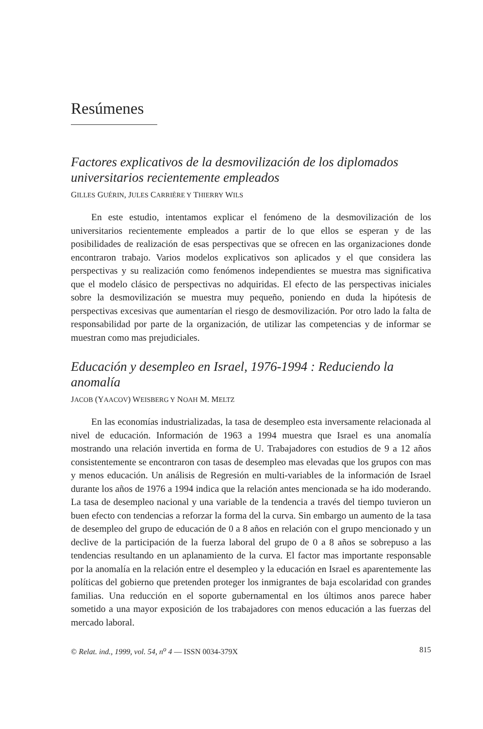Resúmenes
Factores explicativos de la desmovilización de los diplomados universitarios recientemente empleados
GILLES GUÉRIN, JULES CARRIÈRE Y THIERRY WILS
En este estudio, intentamos explicar el fenómeno de la desmovilización de los universitarios recientemente empleados a partir de lo que ellos se esperan y de las posibilidades de realización de esas perspectivas que se ofrecen en las organizaciones donde encontraron trabajo. Varios modelos explicativos son aplicados y el que considera las perspectivas y su realización como fenómenos independientes se muestra mas significativa que el modelo clásico de perspectivas no adquiridas. El efecto de las perspectivas iniciales sobre la desmovilización se muestra muy pequeño, poniendo en duda la hipótesis de perspectivas excesivas que aumentarían el riesgo de desmovilización. Por otro lado la falta de responsabilidad por parte de la organización, de utilizar las competencias y de informar se muestran como mas prejudiciales.
Educación y desempleo en Israel, 1976-1994 : Reduciendo la anomalía
JACOB (YAACOV) WEISBERG Y NOAH M. MELTZ
En las economías industrializadas, la tasa de desempleo esta inversamente relacionada al nivel de educación. Información de 1963 a 1994 muestra que Israel es una anomalía mostrando una relación invertida en forma de U. Trabajadores con estudios de 9 a 12 años consistentemente se encontraron con tasas de desempleo mas elevadas que los grupos con mas y menos educación. Un análisis de Regresión en multi-variables de la información de Israel durante los años de 1976 a 1994 indica que la relación antes mencionada se ha ido moderando. La tasa de desempleo nacional y una variable de la tendencia a través del tiempo tuvieron un buen efecto con tendencias a reforzar la forma del la curva. Sin embargo un aumento de la tasa de desempleo del grupo de educación de 0 a 8 años en relación con el grupo mencionado y un declive de la participación de la fuerza laboral del grupo de 0 a 8 años se sobrepuso a las tendencias resultando en un aplanamiento de la curva. El factor mas importante responsable por la anomalía en la relación entre el desempleo y la educación en Israel es aparentemente las políticas del gobierno que pretenden proteger los inmigrantes de baja escolaridad con grandes familias. Una reducción en el soporte gubernamental en los últimos anos parece haber sometido a una mayor exposición de los trabajadores con menos educación a las fuerzas del mercado laboral.
© Relat. ind., 1999, vol. 54, n<sup>o</sup> 4 — ISSN 0034-379X 815